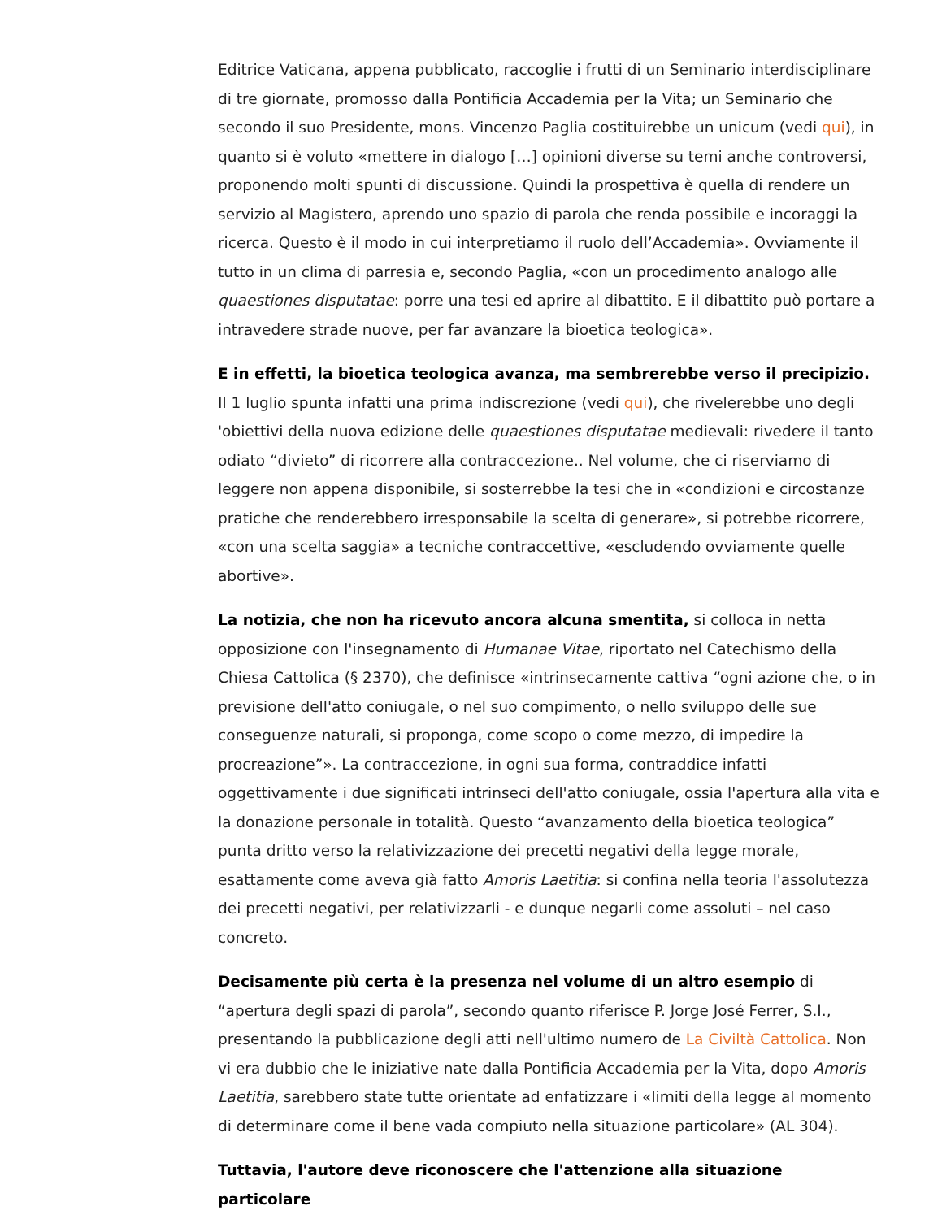Editrice Vaticana, appena pubblicato, raccoglie i frutti di un Seminario interdisciplinare di tre giornate, promosso dalla Pontificia Accademia per la Vita; un Seminario che secondo il suo Presidente, mons. Vincenzo Paglia costituirebbe un unicum (vedi qui), in quanto si è voluto «mettere in dialogo […] opinioni diverse su temi anche controversi, proponendo molti spunti di discussione. Quindi la prospettiva è quella di rendere un servizio al Magistero, aprendo uno spazio di parola che renda possibile e incoraggi la ricerca. Questo è il modo in cui interpretiamo il ruolo dell’Accademia». Ovviamente il tutto in un clima di parresia e, secondo Paglia, «con un procedimento analogo alle quaestiones disputatae: porre una tesi ed aprire al dibattito. E il dibattito può portare a intravedere strade nuove, per far avanzare la bioetica teologica».
E in effetti, la bioetica teologica avanza, ma sembrerebbe verso il precipizio. Il 1 luglio spunta infatti una prima indiscrezione (vedi qui), che rivelerebbe uno degli 'obiettivi della nuova edizione delle quaestiones disputatae medievali: rivedere il tanto odiato “divieto” di ricorrere alla contraccezione.. Nel volume, che ci riserviamo di leggere non appena disponibile, si sosterrebbe la tesi che in «condizioni e circostanze pratiche che renderebbero irresponsabile la scelta di generare», si potrebbe ricorrere, «con una scelta saggia» a tecniche contraccettive, «escludendo ovviamente quelle abortive».
La notizia, che non ha ricevuto ancora alcuna smentita, si colloca in netta opposizione con l'insegnamento di Humanae Vitae, riportato nel Catechismo della Chiesa Cattolica (§ 2370), che definisce «intrinsecamente cattiva “ogni azione che, o in previsione dell'atto coniugale, o nel suo compimento, o nello sviluppo delle sue conseguenze naturali, si proponga, come scopo o come mezzo, di impedire la procreazione”». La contraccezione, in ogni sua forma, contraddice infatti oggettivamente i due significati intrinseci dell'atto coniugale, ossia l'apertura alla vita e la donazione personale in totalità. Questo “avanzamento della bioetica teologica” punta dritto verso la relativizzazione dei precetti negativi della legge morale, esattamente come aveva già fatto Amoris Laetitia: si confina nella teoria l'assolutezza dei precetti negativi, per relativizzarli - e dunque negarli come assoluti – nel caso concreto.
Decisamente più certa è la presenza nel volume di un altro esempio di “apertura degli spazi di parola”, secondo quanto riferisce P. Jorge José Ferrer, S.I., presentando la pubblicazione degli atti nell'ultimo numero de La Civiltà Cattolica. Non vi era dubbio che le iniziative nate dalla Pontificia Accademia per la Vita, dopo Amoris Laetitia, sarebbero state tutte orientate ad enfatizzare i «limiti della legge al momento di determinare come il bene vada compiuto nella situazione particolare» (AL 304).
Tuttavia, l'autore deve riconoscere che l'attenzione alla situazione particolare